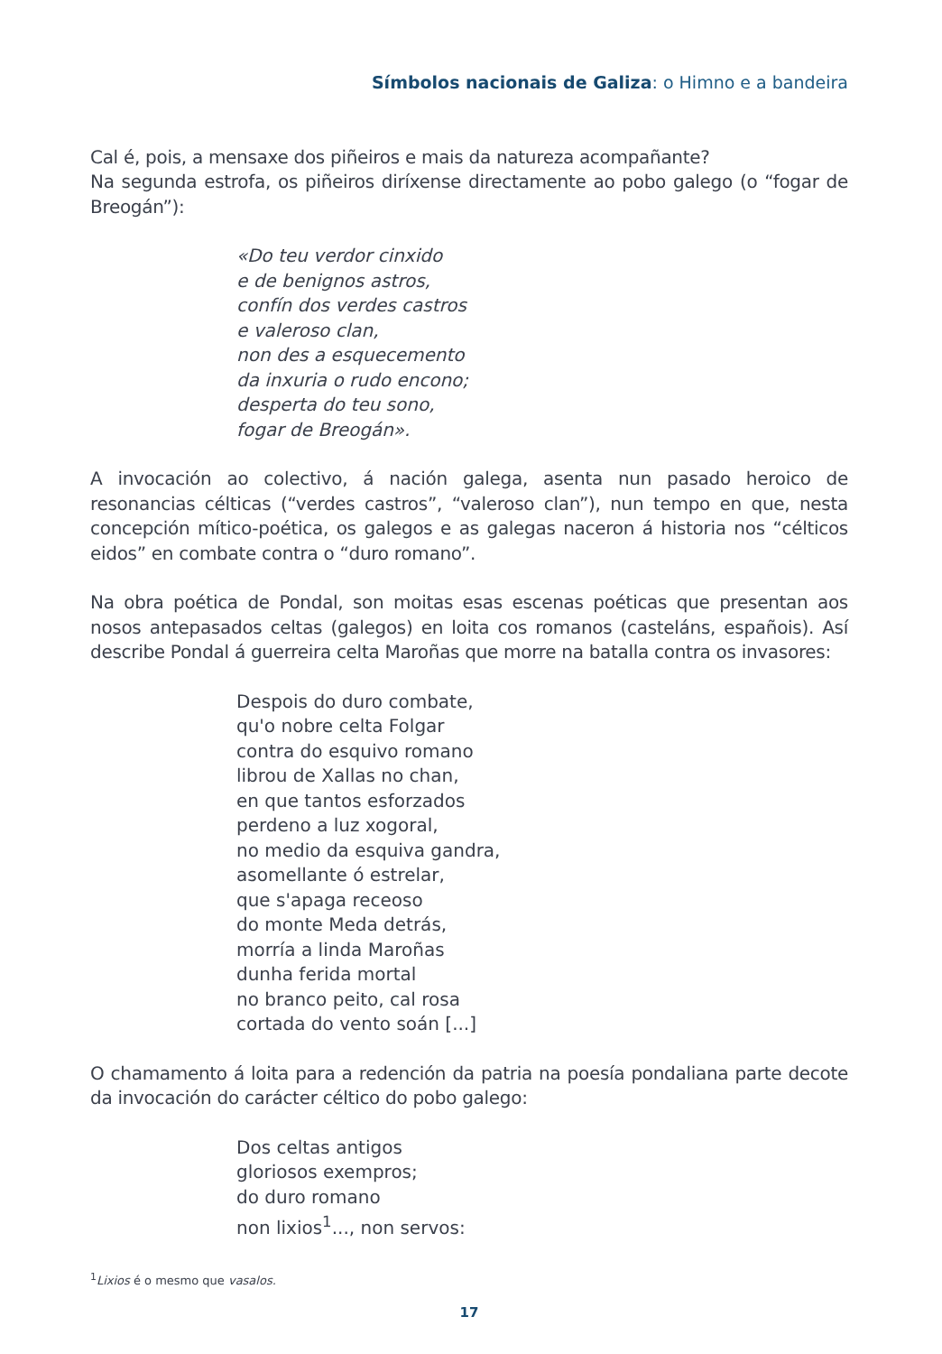Símbolos nacionais de Galiza: o Himno e a bandeira
Cal é, pois, a mensaxe dos piñeiros e mais da natureza acompañante?
Na segunda estrofa, os piñeiros diríxense directamente ao pobo galego (o “fogar de Breogán”):
«Do teu verdor cinxido
e de benignos astros,
confín dos verdes castros
e valeroso clan,
non des a esquecemento
da inxuria o rudo encono;
desperta do teu sono,
fogar de Breogán».
A invocación ao colectivo, á nación galega, asenta nun pasado heroico de resonancias célticas (“verdes castros”, “valeroso clan”), nun tempo en que, nesta concepción mítico-poética, os galegos e as galegas naceron á historia nos “célticos eidos” en combate contra o “duro romano”.
Na obra poética de Pondal, son moitas esas escenas poéticas que presentan aos nosos antepasados celtas (galegos) en loita cos romanos (casteláns, españois). Así describe Pondal á guerreira celta Maroñas que morre na batalla contra os invasores:
Despois do duro combate,
qu'o nobre celta Folgar
contra do esquivo romano
librou de Xallas no chan,
en que tantos esforzados
perdeno a luz xogoral,
no medio da esquiva gandra,
asomellante ó estrelar,
que s'apaga receoso
do monte Meda detrás,
morría a linda Maroñas
dunha ferida mortal
no branco peito, cal rosa
cortada do vento soán [...]
O chamamento á loita para a redención da patria na poesía pondaliana parte decote da invocación do carácter céltico do pobo galego:
Dos celtas antigos
gloriosos exempros;
do duro romano
non lixios<sup>1</sup>..., non servos:
<sup>1</sup> Lixios é o mesmo que vasalos.
17